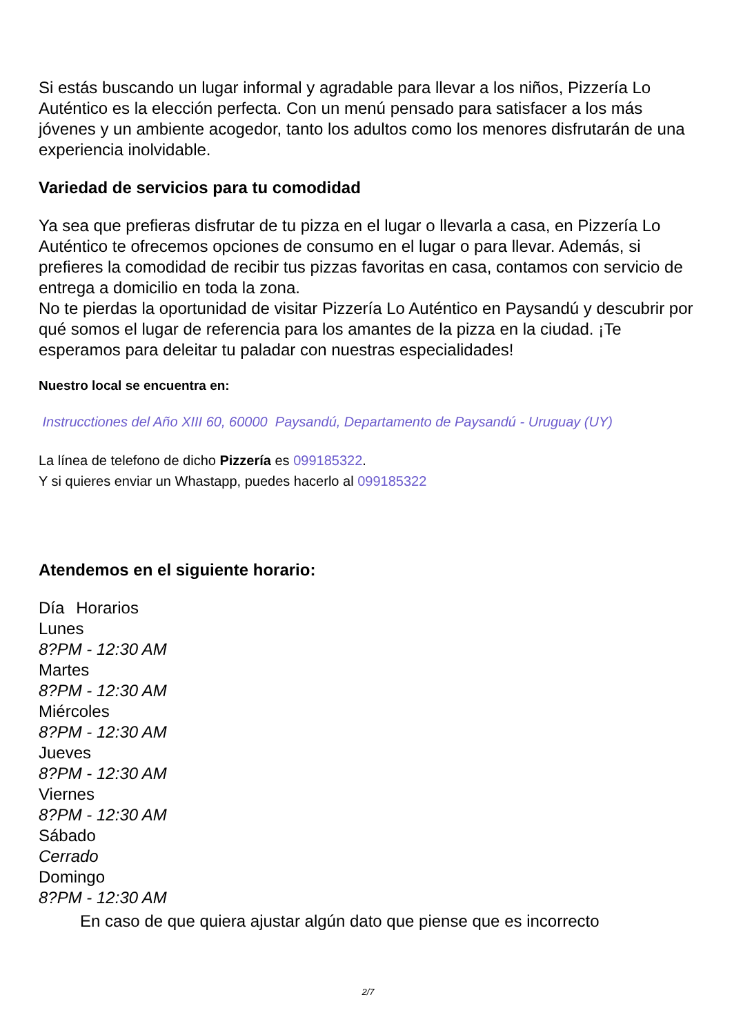Si estás buscando un lugar informal y agradable para llevar a los niños, Pizzería Lo Auténtico es la elección perfecta. Con un menú pensado para satisfacer a los más jóvenes y un ambiente acogedor, tanto los adultos como los menores disfrutarán de una experiencia inolvidable.
Variedad de servicios para tu comodidad
Ya sea que prefieras disfrutar de tu pizza en el lugar o llevarla a casa, en Pizzería Lo Auténtico te ofrecemos opciones de consumo en el lugar o para llevar. Además, si prefieres la comodidad de recibir tus pizzas favoritas en casa, contamos con servicio de entrega a domicilio en toda la zona.
No te pierdas la oportunidad de visitar Pizzería Lo Auténtico en Paysandú y descubrir por qué somos el lugar de referencia para los amantes de la pizza en la ciudad. ¡Te esperamos para deleitar tu paladar con nuestras especialidades!
Nuestro local se encuentra en:
Instrucctiones del Año XIII 60, 60000 Paysandú, Departamento de Paysandú - Uruguay (UY)
La línea de telefono de dicho Pizzería es 099185322.
Y si quieres enviar un Whastapp, puedes hacerlo al 099185322
Atendemos en el siguiente horario:
| Día | Horarios |
| --- | --- |
| Lunes | |
| 8?PM - 12:30 AM | |
| Martes | |
| 8?PM - 12:30 AM | |
| Miércoles | |
| 8?PM - 12:30 AM | |
| Jueves | |
| 8?PM - 12:30 AM | |
| Viernes | |
| 8?PM - 12:30 AM | |
| Sábado | |
| Cerrado | |
| Domingo | |
| 8?PM - 12:30 AM | |
En caso de que quiera ajustar algún dato que piense que es incorrecto
2/7